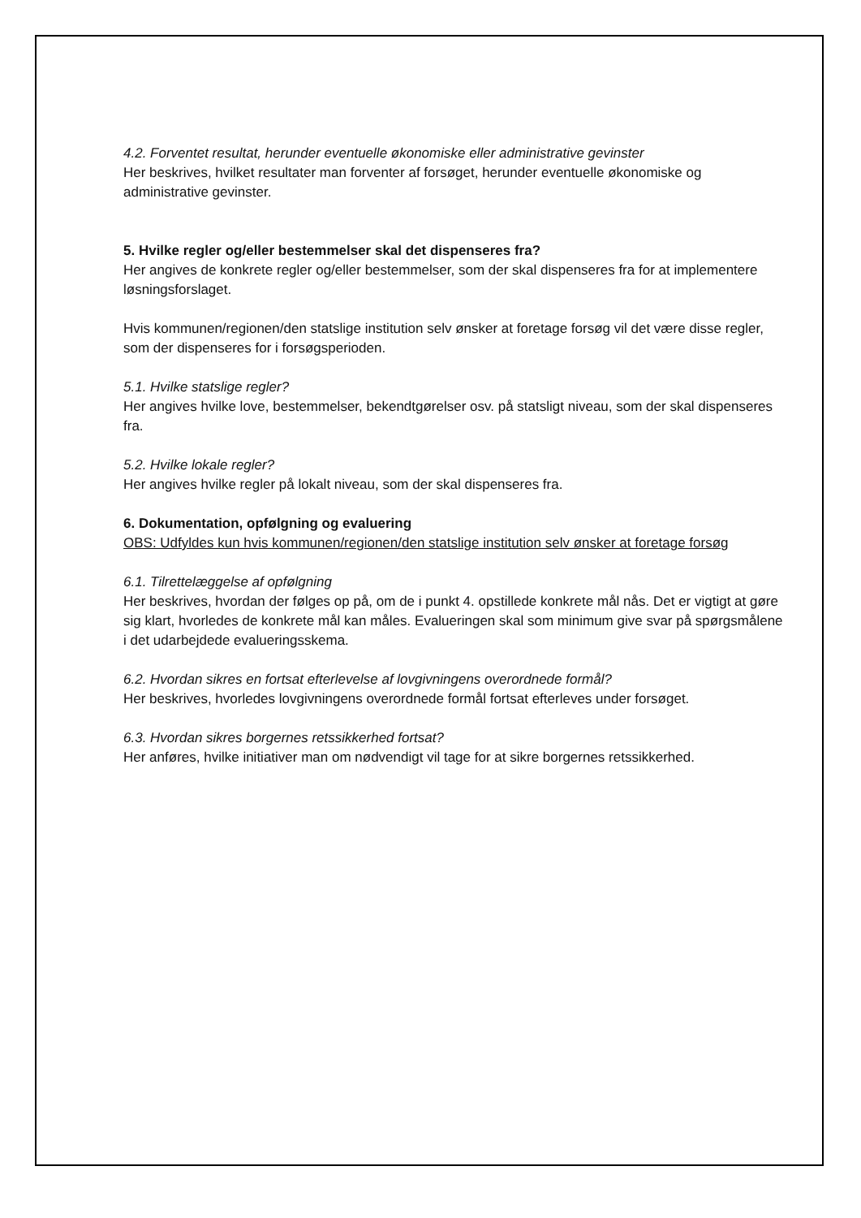4.2. Forventet resultat, herunder eventuelle økonomiske eller administrative gevinster
Her beskrives, hvilket resultater man forventer af forsøget, herunder eventuelle økonomiske og administrative gevinster.
5. Hvilke regler og/eller bestemmelser skal det dispenseres fra?
Her angives de konkrete regler og/eller bestemmelser, som der skal dispenseres fra for at implementere løsningsforslaget.
Hvis kommunen/regionen/den statslige institution selv ønsker at foretage forsøg vil det være disse regler, som der dispenseres for i forsøgsperioden.
5.1. Hvilke statslige regler?
Her angives hvilke love, bestemmelser, bekendtgørelser osv. på statsligt niveau, som der skal dispenseres fra.
5.2. Hvilke lokale regler?
Her angives hvilke regler på lokalt niveau, som der skal dispenseres fra.
6. Dokumentation, opfølgning og evaluering
OBS: Udfyldes kun hvis kommunen/regionen/den statslige institution selv ønsker at foretage forsøg
6.1. Tilrettelæggelse af opfølgning
Her beskrives, hvordan der følges op på, om de i punkt 4. opstillede konkrete mål nås. Det er vigtigt at gøre sig klart, hvorledes de konkrete mål kan måles. Evalueringen skal som minimum give svar på spørgsmålene i det udarbejdede evalueringsskema.
6.2. Hvordan sikres en fortsat efterlevelse af lovgivningens overordnede formål?
Her beskrives, hvorledes lovgivningens overordnede formål fortsat efterleves under forsøget.
6.3. Hvordan sikres borgernes retssikkerhed fortsat?
Her anføres, hvilke initiativer man om nødvendigt vil tage for at sikre borgernes retssikkerhed.